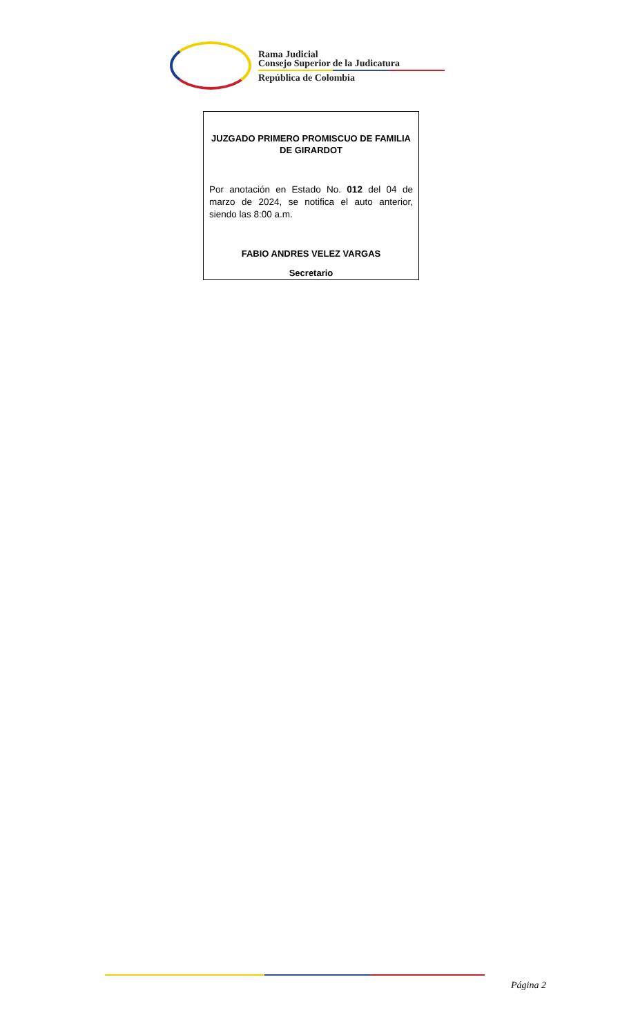Rama Judicial
Consejo Superior de la Judicatura
República de Colombia
JUZGADO PRIMERO PROMISCUO DE FAMILIA DE GIRARDOT
Por anotación en Estado No. 012 del 04 de marzo de 2024, se notifica el auto anterior, siendo las 8:00 a.m.
FABIO ANDRES VELEZ VARGAS
Secretario
Página 2